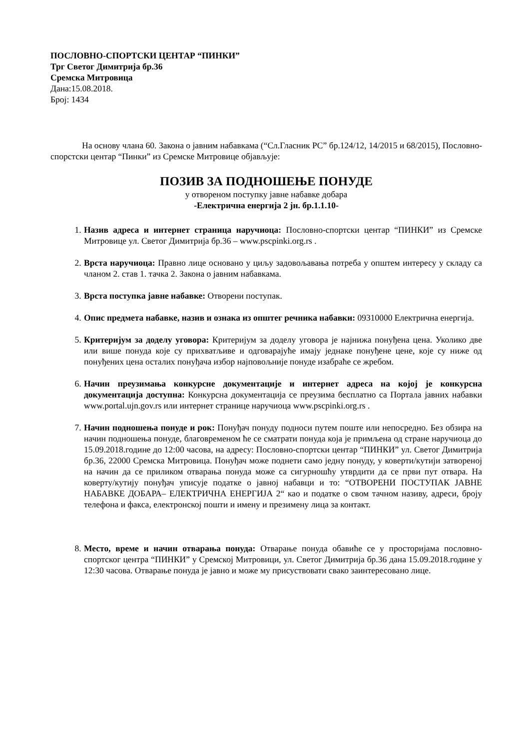ПОСЛОВНО-СПОРТСКИ ЦЕНТАР “ПИНКИ”
Трг Светог Димитрија бр.36
Сремска Митровица
Дана:15.08.2018.
Број: 1434
На основу члана 60. Закона о јавним набавкама (“Сл.Гласник РС” бр.124/12, 14/2015 и 68/2015), Пословно-спорстски центар “Пинки” из Сремске Митровице објављује:
ПОЗИВ ЗА ПОДНОШЕЊЕ ПОНУДЕ
у отвореном поступку јавне набавке добара
-Електрична енергија 2 јн. бр.1.1.10-
1. Назив адреса и интернет страница наручиоца: Пословно-спортски центар “ПИНКИ” из Сремске Митровице ул. Светог Димитрија бр.36 – www.pscpinki.org.rs .
2. Врста наручиоца: Правно лице основано у циљу задовољавања потреба у општем интересу у складу са чланом 2. став 1. тачка 2. Закона о јавним набавкама.
3. Врста поступка јавне набавке: Отворени поступак.
4. Опис предмета набавке, назив и ознака из општег речника набавки: 09310000 Електрична енергија.
5. Критеријум за доделу уговора: Критеријум за доделу уговора је најнижа понуђена цена. Уколико две или више понуда које су прихватљиве и одговарајуће имају једнаке понуђене цене, које су ниже од понуђених цена осталих понуђача избор најповољније понуде изабраће се жребом.
6. Начин преузимања конкурсне документације и интернет адреса на којој је конкурсна документација доступна: Конкурсна документација се преузима бесплатно са Портала јавних набавки www.portal.ujn.gov.rs или интернет странице наручиоца www.pscpinki.org.rs .
7. Начин подношења понуде и рок: Понуђач понуду подноси путем поште или непосредно. Без обзира на начин подношења понуде, благовременом ће се сматрати понуда која је примљена од стране наручиоца до 15.09.2018.године до 12:00 часова, на адресу: Пословно-спортски центар “ПИНКИ” ул. Светог Димитрија бр.36, 22000 Сремска Митровица. Понуђач може поднети само једну понуду, у коверти/кутији затвореној на начин да се приликом отварања понуда може са сигурношћу утврдити да се први пут отвара. На коверту/кутију понуђач уписује податке о јавној набавци и то: “ОТВОРЕНИ ПОСТУПАК ЈАВНЕ НАБАВКЕ ДОБАРА– ЕЛЕКТРИЧНА ЕНЕРГИЈА 2“ као и податке о свом тачном називу, адреси, броју телефона и факса, електронској пошти и имену и презимену лица за контакт.
8. Место, време и начин отварања понуда: Отварање понуда обавиће се у просторијама пословно-спортског центра “ПИНКИ” у Сремској Митровици, ул. Светог Димитрија бр.36 дана 15.09.2018.године у 12:30 часова. Отварање понуда је јавно и може му присуствовати свако заинтересовано лице.